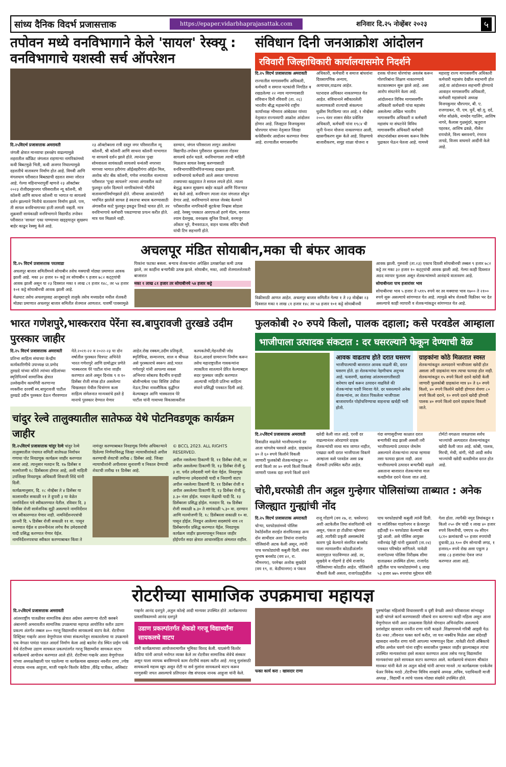सांध्य दैनिक विदर्भ प्रजासत्ताक https://epaper.vidarbhaprajasattak.com शनिवार दि.२५ नोव्हेंबर २०२३ ५
तपोवन मध्ये वनविभागाने केले 'सायल' रेस्क्यू : वनविभागाचे यशस्वी सर्च ऑपरेशन
दि.२५विदर्भ प्रजासत्ताक अमरावती
जंगली क्षेत्रात मानवाचा हस्तक्षेप वाढल्यामुळे शहरातील काँक्रिट जंगलात राहणाऱ्या नागरिकांमध्ये कधी बिबटमुळे भिती, कधी अजगर निघाल्यामुळे दहशतीचे वातावरण निर्माण होत आहे. विमवी आणि मंगलधाम परीसरात बिबट्याची दहशत सध्या जोरात आहे. गेल्या महिनाभरापूर्वी म्हणजे २३ ऑक्टोबर २०२३ रोजीदस्तुरनगर परिसरातील न्यू कॉलनी, श्री कॉलनी आणि साधना कॉलनी या भागात या सायलचे दर्शन झाल्याने भितीचे वातावरण निर्माण झाले. पण, ती सायल वनविभागाच्या हाती लागली नव्हती. मात्र शुक्रवारी सायंकाळी वनविभागाने विद्यापीठ तपोवन परीसरात 'सायल' एका पाण्याच्या खड्ड्यातून सुखरुप बाहेर काढून रेस्क्यु केले आहे.
२३ ऑक्टोबरला रात्री दस्तुर नगर परिसरातील न्यू कॉलनी, श्री कॉलनी आणि साधना कॉलनी याभागात या सायलचे दर्शन झाले होते. त्यानंतर पुन्हा सोमवारला सायंकाळी सायलचे धन्वंतरी नगरच्या मागच्या भागात हरीगंगा ऑईलहरीगंगा ऑईल मिल, अशोक स्टेट बँक कॉलनी, गणेश नगरातील नाल्याच्या परीसरात 'पुन्हा सायलने' त्याच्या अंगावरील काटे फुलवून दर्शन दिल्याने नागरिकांमध्ये भीतीचे वातावरणनिर्माणझाले होते. जीवाच्या आकांतापोटी भयभित झालेले सायल हे स्वतःचा बचाव करण्यासाठी अंगावरील काटे फुलवून इकडून तिकडे धावत होते. तर वनविभागाचे कर्मचारी पकडण्याचा प्रयत्न करीत होते. मात्र यश मिळाले नाही.
दरम्यान, जंगल परिसराला लागून असलेल्या विद्यापीठ-तपोवन पुरीसरात शुक्रवारला रोडवर सायलचे दर्शन घडले. वनविभागाला त्याची माहिती मिळताच सायल रेस्क्यु करण्यासाठी वनविभागाचीटिमपिंजऱ्यासह दाखल झाली. वनविभागाचे कर्मचारी आले असता पाण्याच्या टाक्याच्या खड्ड्यात ते सायल लपले होते. त्याला बेशुद्ध करून सुखरुप बाहेर काढले आणि पिंजऱ्यात बंद केले आहे. वनविभाग त्याला नंतर जंगलात सोडून देणार आहे. वनविभागाने सायल जेरबंद केल्याने परीसरातील नागरिकांनी सुटकेचा निश्वास सोडला आहे. रेस्क्यु पथकात आरएफओ हरणे मॅडम, वनपाल श्याम देशमुख, वनरक्षक सुनिल टिकले, वनमजुर ओंकार भुरे, वैभवराऊत, वाहन चालक संदिप चौधरी यांची टिम सहभागी होते.
संविधान दिनी जनआक्रोश आंदोलन
रविवारी जिल्हाधिकारी कार्यालयासमोर निदर्शने
दि.२५ विदर्भ प्रजासत्ताक अमरावती
राज्यातील मागासवर्गीय अधिकारी, कर्मचारी व समाज घटकांशी निगडित व रखडलेल्या २२ न्याय मागण्यासाठी संविधान दिनी रविवारी (ता. २६) भारतीय बौद्ध महासभेचे राष्ट्रीय कार्याध्यक्ष भीमराव आंबेडकर यांच्या नेतृत्वात राज्यव्यापी आक्रोश आंदोलन होणार आहे. जिल्ह्यात विजयकुमार चोरपगार यांच्या नेतृत्वात जिल्हा कचेरीसमोर आदोलन करण्यात येणार आहे. राज्यातील मागासवगीय अधिकारी, कर्मचारी व समाज बांधवांना दिवसागणिक अन्याय, अत्याचार,वाढतच आहेत.
घटनादत्त अधिकार नाकारण्यात येत आहेत. संविधानाने स्वीकारलेली कल्याणकारी राज्याची संकल्पना धुळीस मिटविल्या जात आहे. १ नोव्हेंबर २००५ नंतर शासन सेवेत प्रवेशित अधिकारी, कर्मचारी यांना १९८४ ची जुनी पेन्शन योजना नाकारण्यात आली, खासगीकरण सुरू केले आहे. शिक्षणाचे बाजारीकरण, समूह शाळा योजना व दत्तक योजना धोरणांचा अवलंब करून गोरगरिबांना शिक्षण नाकारण्याचे कटकारस्थान सुरू झाले आहे. असा आरोप संघटनेने केला आहे.
आंदोलनात विविध मागासवर्गीय अधिकारी कर्मचारी यांचा महासंघ असलेल्या अखिल भारतीय मागासवर्गीय अधिकारी व कर्मचारी महासंघ या संघटनेने विविध मागासवर्गीय अधिकारी कर्मचारी संघटनांसोबत समन्वय करून विशेष पुढाकार घेऊन घेतला आहे. यामध्ये महाराष्ट्र राज्य मागासवर्गीय अधिकारी कर्मचारी महासंघ देखील सहभागी होत आहे.या आंदोलनात सहभागी होण्याचे आवाहन मागासवर्गीय अधिकारी, कर्मचारी महासंघाचे अध्यक्ष विजयकुमार चौरपगार, बी. ए. राजगडकर, पी. एम. धुर्वे, व्हो.यू. दर्द, मंगेश सोळंके, नामदेव गडलिंग, आशिष नागरे, कैलास गुळसुंदरे, ऋतुराज पहरकर, आशिष ढवळे, नीलेश रायचोले, विश्‍य बसवनापे, रंगराव तायडे, विजय वाघमारे आदींनी केले आहे.
अचलपूर मंडित सोयाबीन,मका ची बंफर आवक
दि.२५ विदर्भ प्रजासत्ताक परतवाडा
अचलपूर बाजार समितीमध्ये सोयाबीन तसेच मक्याची मोठ्या प्रमाणात आवक झाली आहे. मका ३२ हजार १० कट्टे तर सोयाबीन ९ हजार ७८२ कट्ट्यांची आवक झाली असून या २३ दिवसात मका १ लाख ८१ हजार १४८, तर ५४ हजार १०१ कट्टे सोयाबीनची आवक झाली आहे.
मेळघाट तसेच अचलपूरसह आजूबाजूचे तालुके तसेच मध्यप्रदेश मधील शेतकरी मोठ्या प्रमाणात अचलपूर बाजार समितीत शेतमाल आणतात. यावर्षी पावसामुळे पिकांना फटका बसला. बऱ्याच शेतकऱ्यांना अपेक्षित उत्पन्नापेक्षा कमी उत्पन्न झाले, तर काहींना बऱ्यापैकी उत्पन्न झाले. सोयाबीन, मका, आदी शेतमालशेतकरी बाजारात
मका १ लाख ८१ हजार तर सोयाबीनचे ५४ हजार कट्टे
विक्रीसाठी आणत आहेत. अचलपूर बाजार समितीत गेल्या १ ते २३ नोव्हेंबर २३ दिवसात मका १ लाख ८१ हजार १४८ तर ५४ हजार १०१ कट्टे सोयाबीनची आवक झाली. गुरुवारी (ता.२३) एकाच दिवशी सोयाबीनची तब्बल ९ हजार ७८२ कट्टे तर मका ३२ हजार १० कट्ट्यांची आवक झाली आहे. गेल्या काही दिवसात अडद व्यापार फुलला असून शेतकऱ्यांमध्ये आनंदाचे वातावरण आहे.
सोयाबीनला पाच हजारांवर भाव
सोयाबीनचा भाव ५ हजार ते ५११५ रुपये वर तर मक्याचा भाव १७०० ते २१०० रुपये सुरू असल्याचे सांगण्यात येत आहे. त्यामुळे बरेच शेतकरी विक्रीवर भर देत असल्याचे काही व्यापारी व शेतकऱ्यांकडून सांगण्यात येत आहे.
भारत गणेशपुरे,भास्करराव पेरेंना स्व.बापुरावजी तुरखडे उदीम पुरस्कार जाहीर
दि.२५ विदर्भ प्रजासत्ताक अमरावती
प्रतिभा साहित्य संघाच्या केन्द्रीय कार्यकारिणीचे उपाध्यक्ष प्रा.प्रमोद तुरखडे यांच्या वतिने त्यांच्या वडिलांच्या स्मृतिपित्यर्थ सामाजिक क्षेत्रात उल्लेखनीय कामगिरी करणाऱ्या व्यक्तींना दरवर्षी स्व.बापुरावजी पाटील तुरखडे उदीम पुरस्कार देऊन गौरवण्यात येते.२०२१-२२ व २०२२-२३ या दोन वर्षातील पुरस्कार चित्रपट अभिनेते भारत गणेशपुरे आणि ग्रामोद्धार प्रणेते भास्करराव पेरे पाटील यांना जाहीर करण्यात आले असून दिनांक ९ व १० डिसेंबर रोजी संपन्न होत असलेल्या चिखलदरा येथील चित्रांगण कला साहित्य संमेलनात मान्यवरांचे हस्ते हे मानाचे पुरस्कार देण्यात येणार आहेत.रोख रक्कम,उदीम प्रतिकृती, स्मृतिचिन्ह, सन्मानपत्र, शाल व श्रीफळ असे पुरस्काराचे स्वरूप आहे.भारत गणेशपुरे यांनी आपल्या सकस अभिनया सोबतच वैदर्भीय वऱ्हाडी बोलीभाषेला एका विशिष्ट उंचीवर नेऊन,तिचा नावलौकिक वृद्धींगत केल्याबद्दल आणि भास्करराव पेरे पाटील यांनी गावाच्या विकासाकरीता कल्पकतेची,मेहनतीची जोड देऊन,आदर्श ग्रामराज्य निर्माण करून तसेच महाराष्ट्रातील गावकऱ्यांना त्याकरिता सातत्याने प्रेरित केल्याबद्दल सदर पुरस्कार जाहीर करण्यात आल्याची माहिती प्रतिभा साहित्य संघाने प्रसिद्धी पत्रकात दिली आहे.
चांदुर रेल्वे तालुक्यातील सातेफळ येथे पोटनिवडणूक कार्यक्रम जाहीर
दि.२५विदर्भ प्रजासत्ताक चांदुर रेल्वे चांदुर रेल्वे तालुक्यातील पंचायत समिती सातेफळ निर्वाचन गणाचा पोट निवडणूक कार्यक्रम जाहीर करण्यात आला आहे. त्यानुसार मतदान दि. १७ डिसेंबर व मतमोजणी १८ डिसेंबरला होणार आहे, अशी माहिती उपजिल्हा निवडणूक अधिकारी शिवाजी शिंदे यांनी दिली.
कार्यक्रमानुसार, दि. २८ नोव्हेंबर ते ४ डिसेंबर या कालावधीत सकाळी ११ ते दुपारी ३ या वेळेत नामनिर्देशन पत्रे स्वीकारण्यात येतील. रविवार दि. ३ डिसेंबर रोजी सार्वजनिक सुट्टी असल्याने नामनिर्देशन पत्र स्वीकारण्यात येणार नाही. नामनिर्देशनपत्रांची छाननी दि. ५ डिसेंबर रोजी सकाळी ११ वा. पासून करण्यात येईल व छाननीनंतर लगेच वैध उमेदवारांची यादी प्रसिद्ध करण्यात येणार येईल. नामनिर्देशनपत्राचा स्वीकार करण्याबाबत किंवा ते नामंजूर करण्याबाबत निवडणूक निर्णय अधिकाऱ्याने दिलेल्या निर्णयाविरुद्ध जिल्हा न्यायाधीशांकडे अपील करण्याची शेवटची तारीख ८ डिसेंबर आहे. जिल्हा न्यायाधीशांनी अपीलावर सुनावणी व निकाल देण्याची शेवटची तारीख ११ डिसेंबर आहे.
© BCCL 2023. ALL RIGHTS RESERVED.
अपील नसलेल्या ठिकाणी दि. ११ डिसेंबर रोजी, तर अपील असलेल्या ठिकाणी दि. १३ डिसेंबर रोजी दु. ३ वा. पर्यंत उमेदवारी मागे घेता येईल. निवडणूक लढविणाऱ्या उमेदवारांची यादी व निशाणी वाटप अपील नसलेल्या ठिकाणी दि. ११ डिसेंबर रोजी व अपील असलेल्या ठिकाणी दि. १३ डिसेंबर रोजी दु. ३.३० नंतर होईल. मतदान केंद्राची यादी दि. १३ डिसेंबरला प्रसिद्ध होईल. मतदान दि. १७ डिसेंबर रोजी सकाळी ७.३० ते सायंकाळी ५.३० वा. दरम्यान आणि मतमोजणी दि. १८ डिसेंबरला सकाळी १० वा. पासून होईल. निवडून आलेल्या सदस्यांचे नाव २१ डिसेंबरपर्यंत प्रसिद्ध करण्यात येईल. निवडणूक कार्यक्रम जाहीर झाल्यापासून निकाल जाहीर होईपर्यंत सदर क्षेत्रात आचारसंहिता अंमलात राहील.
फुलकोबी २० रुपये किलो, पालक दहाला; कसे परवडेल आम्हाला
भाजीपाला उत्पादक संकटात : दर घसरल्याने फेकून देण्याची वेळ
आवक वाढताच होते दरात घसरण
भाजीपाल्याची बाजारात आवक वाढली की, दरात घसरण होते. हा शेतकऱ्यांचा नेहमीचाच अनुभव आहे. फवारणी, खतांसह आंतरमशागतीसाठी वारेमाप खर्च करून उत्पादन वाढविले की शेतकऱ्यांचा पदरी निराशा येते. दर घसरल्याने अनेक शेतकऱ्यांना, तर शेतात पिकलेला भाजीपाला बाजारापर्यंत पोहोचविण्याचा वाहनाचा खर्चही भारी होतो.
ग्राहकांना कोठे मिळतात स्वस्त
शेतकऱ्यांकडून अल्पदराने भाजीपाला खरेदी होत असला तरी ग्राहकांना मात्र त्याचा फायदा होत नाही. शेतकऱ्यांकडून १५ रुपये किलो दराने खरेदी केली जाणारी फुलकोबी ग्राहकांना मात्र ४० ते ६० रुपये किलो, ४० रुपये किलोने खरेदी होणारा शेवगा ८० रुपये किलो दराने, १० रुपये दराने खरेदी होणारी पालक ४० रुपये किलो दराने ग्राहकांना विकली जाते.
दि.२५विदर्भ प्रजासत्ताक अमरावती
दिवाळीत वाढलेले भाजीपाल्याचे दर आता चांगलेच घसरले आहेत. ग्राहकांना ४० ते ६० रुपये किलोने विकली जाणारी फुलकोबी शेतकऱ्यांकडून २० रुपये किलो तर ४० रुपये किलो विकली जाणारी पालक दहा रुपये किलो दराने खरेदी केली जात आहे. एरवी दर वाढल्यानंतर ओरडणारे ग्राहक शेतकऱ्यांची व्यथा मात्र जाणत नाहीत, एवढ्या कमी दरात भाजीपाला विकणे आम्हाला कसे परवडेल असा प्रश्न शेतकरी उपस्थित करीत आहेत.
यंदा सणासुदीच्या काळात दरात बऱ्यापैकी वाढ झाली असली तरी भाजीपाल्याचे उत्पादन जेमतेम असल्याने शेतकऱ्यांना त्याचा म्हणावा तसा फायदा झाला नाही. आता भाजीपाल्याचे उत्पादन बऱ्यापैकी वाढले असताना बाजारात शेतकऱ्यांचा माल कवडीमोल दराने घेतला जात आहे.
टोमॅटो वगळता जवळपास सर्वच भाज्यांची अल्पदरात शेतकऱ्यांकडून खरेदी केली जात आहे. कोबी, पालक, मिरची, मेथी, वांगी, भेडी आदी सर्वच भाज्यांची खरेदी कवडीमोल दरात होत आहे.
चोरी,घरफोडी तीन अट्टल गुन्हेगार पोलिसांच्या ताब्यात : अनेक जिल्ह्यात गुन्ह्यांची नोंद
दि.२५ विदर्भ प्रजासत्ताक अमरावती
चोऱ्या, घरफोड्यांमध्ये पोलिस रेकॉर्डवरील सराईत संशयितासह अन्य दोन साथीदार अशा तिघांना राजापेठ पोलिसांनी अटक केली असून, त्यांनी पाच घरफोड्यांची कबुली दिली. शंकर सुभाष बनसोड (वय ४२, रा. भीमनगर), परमेश्वर अशोक सुखदेवे (वय १९, रा. केडीयानगर) व पंकज राजू गोंडाणे (वय २७, रा. चवरेनगर) अशी अटकेतील तिघा संशयितांची नावे असून, पंकज हा टोळीचा म्होरक्या आहे. त्यापैकी प्रकृती अस्वस्थतेचे कारण पुढे केल्याने संशयित बनसोड याला न्यायालयीन कोठडीअंतर्गत कारागृहात पाठविण्यात आहे. तर, सुखदेवे व गोंडाणे हे दोघे राजापेठ पोलिसांच्या कोठडीत आहेत. पोलिसांनी चौकशी केली असता, राजापेठहद्दीतील पाच घरफोड्यांची कबुली त्यांनी दिली. या व्यतिरिक्त गाडगेनगर व फ्रेजरपुरा हद्दीतही १० घरफोड्या केल्याची बाब पुढे आली. असे पोलिस आयुक्त नवीनचंद्र रेड्डी यांनी शुक्रवारी (ता.२४) पत्रकार परिषदेत सांगितले. यावेळी राजापेठच्या पोलिस निरीक्षक सीमा दाताळकर उपस्थित होत्या. राजापेठ हद्दीतील पाच घरफोड्यांमध्ये ६ लाख ५३ हजार ७७५ रुपयांचा मुद्देमाल चोरी गेला होता. त्यापैकी नमुद तिघांकडून १ किलो २५० ग्रॅम चांदी १ लाख ४० हजार रुपये किमतीची, एमएच २७ सीएन ६८१० क्रमांकाची ५० हजार रुपयांची दुचाकी,३३.९०० ग्रॅम सोन्याची लगड, १ हजार६० रुपये रोख असा एकूण ३ लाख ८३ हजारांचा ऐवज जप्त करण्यात आला आहे.
रोटरीच्या सामाजिक उपक्रमाचा महायज्ञ
दि.२५विदर्भ प्रजासत्ताक अमरावती
आंतरराष्ट्रीय पातळीवर सामाजिक क्षेत्रात अग्रेसर असणाऱ्या रोटरी क्लबने अंबानगरी अमरावतीत सामाजिक उपक्रमाचा महायज्ञ आयोजित करीत उडाण प्रकल्प अंतर्गत तब्बल ४०० गरजू विद्यार्थ्यांना सायकलचे वाटप केले. रोटरीच्या डिस्ट्रिक्ट गव्हर्नर आशा वेणुगोपाल यांच्या संकल्पनेतून साकारलेल्या या उपक्रमाने एक वेगळा पायंडा पाडत आदर्श निर्माण केला आहे बडनेरा रोड स्थित प्राईम पार्क येथे रोटरीच्या उडाण सायकल प्रकल्पांतर्गत गरजू विद्यार्थ्यांना सायकल वाटप कार्यक्रमाचे आयोजन करण्यात आले होते. रोटरीच्या गव्हर्नर आशा वेणुगोपाल यांच्या अध्यक्षतेखाली पार पडलेल्या या कार्यक्रमास खासदार नवनीत राणा ,ज्येष्ठ संपादक नानक आहुजा, माजी गव्हर्नर किशोर केडिया ,वीरेंद्र पात्रीकर, असिस्टंट गव्हर्नर आनंद दशपुते ,अतुल कोल्हे आदी मान्यवर उपस्थित होते .कार्यक्रमाच्या प्रास्ताविकामध्ये आनंद दशपुते
उडाण प्रकल्पांतर्गत शेकडो गरजू विद्यार्थ्यांना सायकलचे वाटप
यांनी कार्यक्रमाच्या आयोजनामागील भूमिका विशद केली. याप्रसंगी किशोर केडिया यांनी आपले मनोगत व्यक्त केले तर रोटरीवर सामाजिक सेवेचे संस्कार असून याला व्यापक बनविण्याचे काम रोटरीचे सदस्य करीत आहे .गरजू मुलांसाठी सायकलचे महत्त्व खूप असून रोटी या सर्व मुलांना सायकलचे वाटप करून माणुसकी जपत असल्याचे प्रतिपादन जेष्ठ संपादक नानक आहुजा यांनी केले.
फक्त कार्य करा : खासदार राणा
पुरुषांपेक्षा महिलांची विचारसरणी व दृष्टी वेगळी असते परिवाराला सांभाळून काही चांगले कार्य करण्यासाठी जीवाचे रान करणाऱ्या काही महिला असून आशा वेणुगोपाल यांनी अशा उपक्रमास दिलेले योगदान अभिनंदनिय असल्याचे प्रशंसोद्गार खासदार नवनीत राणा यांनी काढले .शिक्षणामध्ये गरिबी आड्वी येऊ देऊ नका ,जीवनात फक्त कार्य करीत, जा यश नक्कीच मिळेल असा संदेशही खासदार नवनीत राणा यांनी आपल्या भाषणातून दिला .यावेळी रोटरी अंबिकाचे सचिव अमोल चवणे यांना राष्ट्रीय स्तरावरील पुरस्कार जाहीर झाल्याबद्दल त्यांचा उपस्थित मान्यवरांच्या हस्ते सत्कार करण्यात आला तसेच गरजू विद्यार्थ्यांना मान्यवरांच्या हस्ते सायकल वाटप करण्यात आले. कार्यक्रमाचे संचालन श्रीकांत मानकर यांनी केले तर अतुल कोल्हे यांनी आभार मानले .या कार्यक्रमास एनकेलेव चेअर विवेक मराठे ,रोटरीच्या विविध शाखांचे अध्यक्ष ,सचिव, पदाधिकारी माजी अध्यक्ष , विद्यार्थी व त्यांचे पालक मोठ्या संख्येने उपस्थित होते.